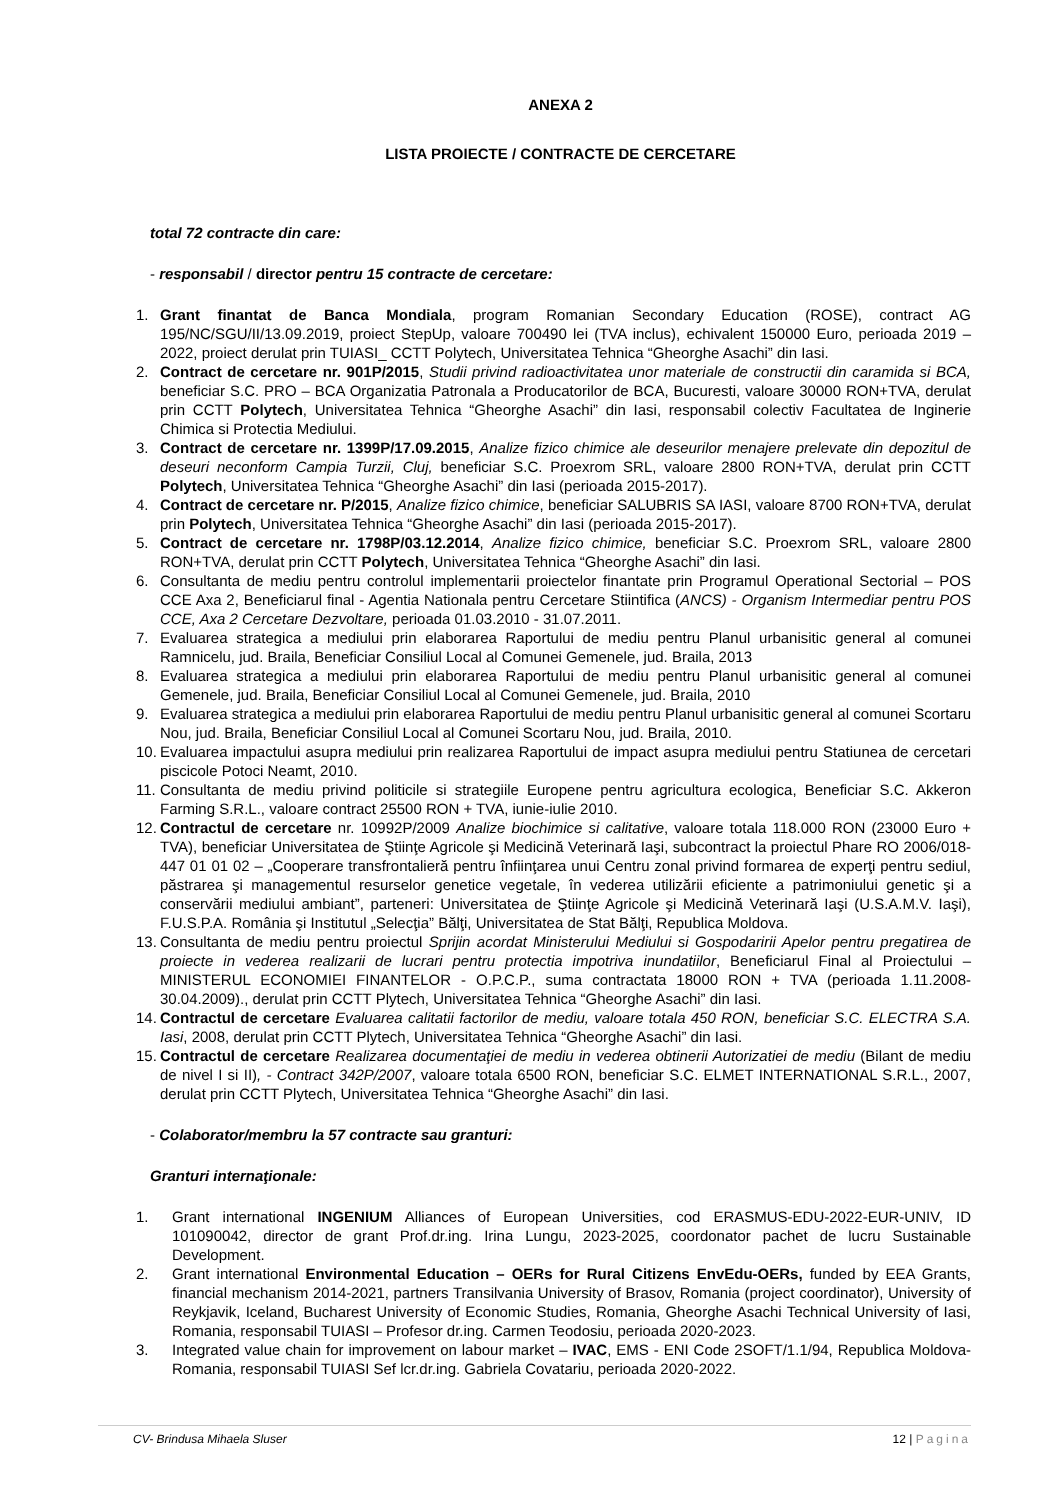ANEXA 2
LISTA PROIECTE / CONTRACTE DE CERCETARE
total 72 contracte din care:
- responsabil / director pentru 15 contracte de cercetare:
1. Grant finantat de Banca Mondiala, program Romanian Secondary Education (ROSE), contract AG 195/NC/SGU/II/13.09.2019, proiect StepUp, valoare 700490 lei (TVA inclus), echivalent 150000 Euro, perioada 2019 – 2022, proiect derulat prin TUIASI_ CCTT Polytech, Universitatea Tehnica “Gheorghe Asachi” din Iasi.
2. Contract de cercetare nr. 901P/2015, Studii privind radioactivitatea unor materiale de constructii din caramida si BCA, beneficiar S.C. PRO – BCA Organizatia Patronala a Producatorilor de BCA, Bucuresti, valoare 30000 RON+TVA, derulat prin CCTT Polytech, Universitatea Tehnica “Gheorghe Asachi” din Iasi, responsabil colectiv Facultatea de Inginerie Chimica si Protectia Mediului.
3. Contract de cercetare nr. 1399P/17.09.2015, Analize fizico chimice ale deseurilor menajere prelevate din depozitul de deseuri neconform Campia Turzii, Cluj, beneficiar S.C. Proexrom SRL, valoare 2800 RON+TVA, derulat prin CCTT Polytech, Universitatea Tehnica “Gheorghe Asachi” din Iasi (perioada 2015-2017).
4. Contract de cercetare nr. P/2015, Analize fizico chimice, beneficiar SALUBRIS SA IASI, valoare 8700 RON+TVA, derulat prin Polytech, Universitatea Tehnica “Gheorghe Asachi” din Iasi (perioada 2015-2017).
5. Contract de cercetare nr. 1798P/03.12.2014, Analize fizico chimice, beneficiar S.C. Proexrom SRL, valoare 2800 RON+TVA, derulat prin CCTT Polytech, Universitatea Tehnica “Gheorghe Asachi” din Iasi.
6. Consultanta de mediu pentru controlul implementarii proiectelor finantate prin Programul Operational Sectorial – POS CCE Axa 2, Beneficiarul final - Agentia Nationala pentru Cercetare Stiintifica (ANCS) - Organism Intermediar pentru POS CCE, Axa 2 Cercetare Dezvoltare, perioada 01.03.2010 - 31.07.2011.
7. Evaluarea strategica a mediului prin elaborarea Raportului de mediu pentru Planul urbanisitic general al comunei Ramnicelu, jud. Braila, Beneficiar Consiliul Local al Comunei Gemenele, jud. Braila, 2013
8. Evaluarea strategica a mediului prin elaborarea Raportului de mediu pentru Planul urbanisitic general al comunei Gemenele, jud. Braila, Beneficiar Consiliul Local al Comunei Gemenele, jud. Braila, 2010
9. Evaluarea strategica a mediului prin elaborarea Raportului de mediu pentru Planul urbanisitic general al comunei Scortaru Nou, jud. Braila, Beneficiar Consiliul Local al Comunei Scortaru Nou, jud. Braila, 2010.
10. Evaluarea impactului asupra mediului prin realizarea Raportului de impact asupra mediului pentru Statiunea de cercetari piscicole Potoci Neamt, 2010.
11. Consultanta de mediu privind politicile si strategiile Europene pentru agricultura ecologica, Beneficiar S.C. Akkeron Farming S.R.L., valoare contract 25500 RON + TVA, iunie-iulie 2010.
12. Contractul de cercetare nr. 10992P/2009 Analize biochimice si calitative, valoare totala 118.000 RON (23000 Euro + TVA), beneficiar Universitatea de Ştiinţe Agricole şi Medicină Veterinară Iaşi, subcontract la proiectul Phare RO 2006/018-447 01 01 02 – „Cooperare transfrontalieră pentru înfiinţarea unui Centru zonal privind formarea de experţi pentru sediul, păstrarea şi managementul resurselor genetice vegetale, în vederea utilizării eficiente a patrimoniului genetic şi a conservării mediului ambiant”, parteneri: Universitatea de Ştiinţe Agricole şi Medicină Veterinară Iaşi (U.S.A.M.V. Iaşi), F.U.S.P.A. România şi Institutul „Selecţia” Bălţi, Universitatea de Stat Bălţi, Republica Moldova.
13. Consultanta de mediu pentru proiectul Sprijin acordat Ministerului Mediului si Gospodaririi Apelor pentru pregatirea de proiecte in vederea realizarii de lucrari pentru protectia impotriva inundatiilor, Beneficiarul Final al Proiectului – MINISTERUL ECONOMIEI FINANTELOR - O.P.C.P., suma contractata 18000 RON + TVA (perioada 1.11.2008-30.04.2009)., derulat prin CCTT Plytech, Universitatea Tehnica “Gheorghe Asachi” din Iasi.
14. Contractul de cercetare Evaluarea calitatii factorilor de mediu, valoare totala 450 RON, beneficiar S.C. ELECTRA S.A. Iasi, 2008, derulat prin CCTT Plytech, Universitatea Tehnica “Gheorghe Asachi” din Iasi.
15. Contractul de cercetare Realizarea documentaţiei de mediu in vederea obtinerii Autorizatiei de mediu (Bilant de mediu de nivel I si II), - Contract 342P/2007, valoare totala 6500 RON, beneficiar S.C. ELMET INTERNATIONAL S.R.L., 2007, derulat prin CCTT Plytech, Universitatea Tehnica “Gheorghe Asachi” din Iasi.
- Colaborator/membru la 57 contracte sau granturi:
Granturi internaţionale:
1. Grant international INGENIUM Alliances of European Universities, cod ERASMUS-EDU-2022-EUR-UNIV, ID 101090042, director de grant Prof.dr.ing. Irina Lungu, 2023-2025, coordonator pachet de lucru Sustainable Development.
2. Grant international Environmental Education – OERs for Rural Citizens EnvEdu-OERs, funded by EEA Grants, financial mechanism 2014-2021, partners Transilvania University of Brasov, Romania (project coordinator), University of Reykjavik, Iceland, Bucharest University of Economic Studies, Romania, Gheorghe Asachi Technical University of Iasi, Romania, responsabil TUIASI – Profesor dr.ing. Carmen Teodosiu, perioada 2020-2023.
3. Integrated value chain for improvement on labour market – IVAC, EMS - ENI Code 2SOFT/1.1/94, Republica Moldova-Romania, responsabil TUIASI Sef lcr.dr.ing. Gabriela Covatariu, perioada 2020-2022.
CV- Brindusa Mihaela Sluser 12 | Pagina